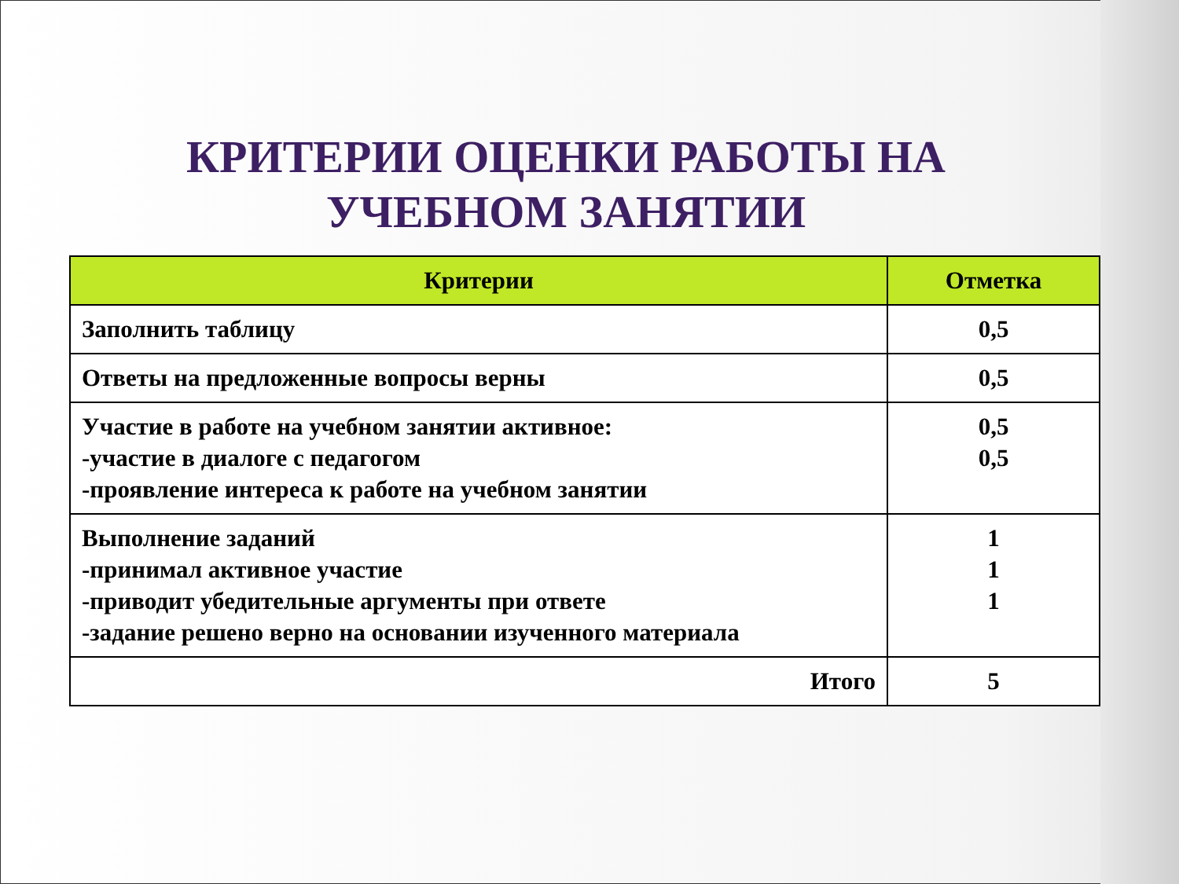КРИТЕРИИ ОЦЕНКИ РАБОТЫ НА УЧЕБНОМ ЗАНЯТИИ
| Критерии | Отметка |
| --- | --- |
| Заполнить таблицу | 0,5 |
| Ответы на предложенные вопросы верны | 0,5 |
| Участие в работе на учебном занятии активное: -участие в диалоге с педагогом -проявление интереса к работе на учебном занятии | 0,5 0,5 |
| Выполнение заданий -принимал активное участие -приводит убедительные аргументы при ответе -задание решено верно на основании изученного материала | 1 1 1 |
| Итого | 5 |